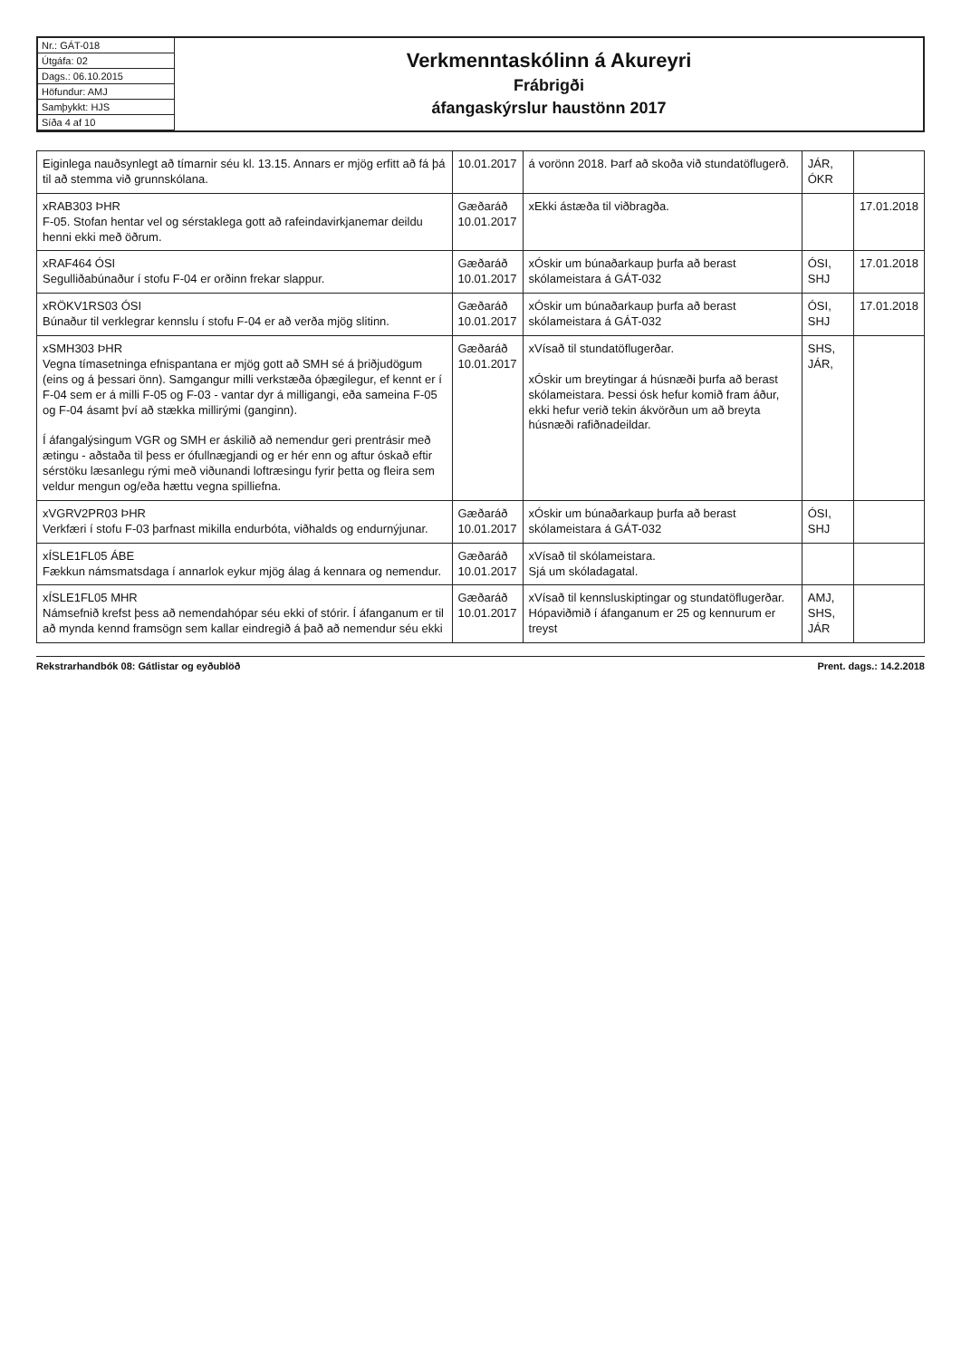Nr.: GÁT-018
Útgáfa: 02
Dags.: 06.10.2015
Höfundur: AMJ
Samþykkt: HJS
Síða 4 af 10
Verkmenntaskólinn á Akureyri
Frábrigði
áfangaskýrslur haustönn 2017
| Eiginlega nauðsynlegt að tímarnir séu kl. 13.15. Annars er mjög erfitt að fá þá til að stemma við grunnskólana. | 10.01.2017 | á vorönn 2018. Þarf að skoða við stundatöflugerð. | JÁR, ÓKR | |
| xRAB303 ÞHR F-05. Stofan hentar vel og sérstaklega gott að rafeindavirkjanemar deildu henni ekki með öðrum. | Gæðaráð 10.01.2017 | xEkki ástæða til viðbragða. | | 17.01.2018 |
| xRAF464 ÓSI Segulliðabúnaður í stofu F-04 er orðinn frekar slappur. | Gæðaráð 10.01.2017 | xÓskir um búnaðarkaup þurfa að berast skólameistara á GÁT-032 | ÓSI, SHJ | 17.01.2018 |
| xRÖKV1RS03 ÓSI Búnaður til verklegrar kennslu í stofu F-04 er að verða mjög slitinn. | Gæðaráð 10.01.2017 | xÓskir um búnaðarkaup þurfa að berast skólameistara á GÁT-032 | ÓSI, SHJ | 17.01.2018 |
| xSMH303 ÞHR Vegna tímasetninga efnispantana er mjög gott að SMH sé á þriðjudögum (eins og á þessari önn). Samgangur milli verkstæða óþægilegur, ef kennt er í F-04 sem er á milli F-05 og F-03 - vantar dyr á milligangi, eða sameina F-05 og F-04 ásamt því að stækka millirými (ganginn). Í áfangalýsingum VGR og SMH er áskilið að nemendur geri prentrásir með ætingu - aðstaða til þess er ófullnægjandi og er hér enn og aftur óskað eftir sérstöku læsanlegu rými með viðunandi loftræsingu fyrir þetta og fleira sem veldur mengun og/eða hættu vegna spilliefna. | Gæðaráð 10.01.2017 | xVísað til stundatöflugerðar. xÓskir um breytingar á húsnæði þurfa að berast skólameistara. Þessi ósk hefur komið fram áður, ekki hefur verið tekin ákvörðun um að breyta húsnæði rafiðnadeildar. | SHS, JÁR, | |
| xVGRV2PR03 ÞHR Verkfæri í stofu F-03 þarfnast mikilla endurbóta, viðhalds og endurnýjunar. | Gæðaráð 10.01.2017 | xÓskir um búnaðarkaup þurfa að berast skólameistara á GÁT-032 | ÓSI, SHJ | |
| xÍSLE1FL05 ÁBE Fækkun námsmatsdaga í annarlok eykur mjög álag á kennara og nemendur. | Gæðaráð 10.01.2017 | xVísað til skólameistara. Sjá um skóladagatal. | | |
| xÍSLE1FL05 MHR Námsefnið krefst þess að nemendahópar séu ekki of stórir. Í áfanganum er til að mynda kennd framsögn sem kallar eindregið á það að nemendur séu ekki | Gæðaráð 10.01.2017 | xVísað til kennsluskiptingar og stundatöflugerðar. Hópaviðmið í áfanganum er 25 og kennurum er treyst | AMJ, SHS, JÁR | |
Rekstrarhandbók 08: Gátlistar og eyðublöð Prent. dags.: 14.2.2018